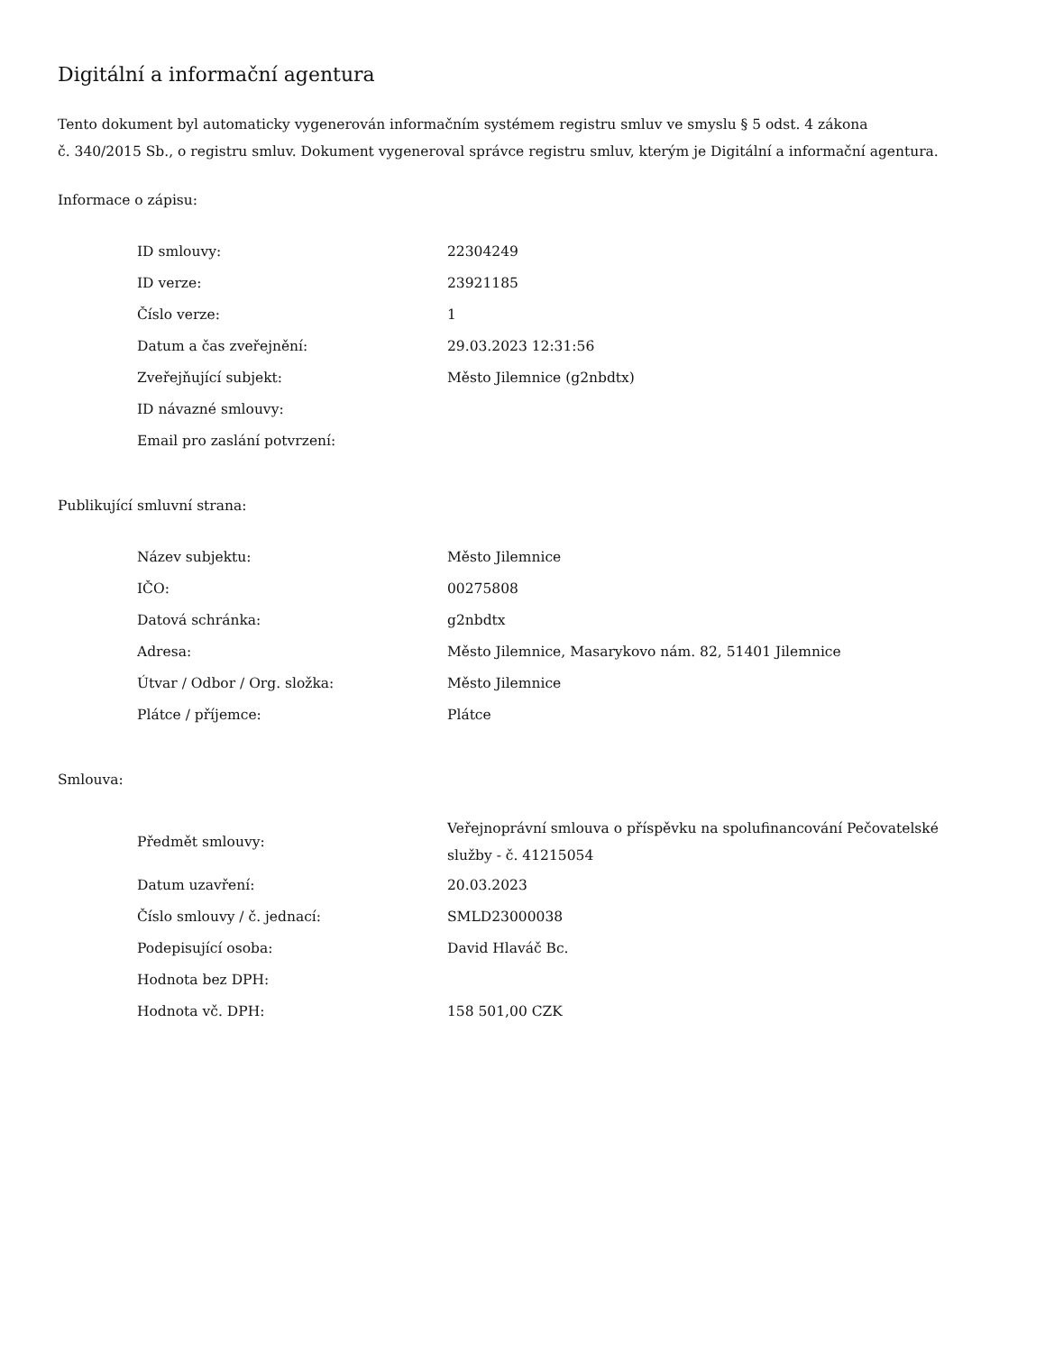Digitální a informační agentura
Tento dokument byl automaticky vygenerován informačním systémem registru smluv ve smyslu § 5 odst. 4 zákona
č. 340/2015 Sb., o registru smluv. Dokument vygeneroval správce registru smluv, kterým je Digitální a informační agentura.
Informace o zápisu:
| ID smlouvy: | 22304249 |
| ID verze: | 23921185 |
| Číslo verze: | 1 |
| Datum a čas zveřejnění: | 29.03.2023 12:31:56 |
| Zveřejňující subjekt: | Město Jilemnice (g2nbdtx) |
| ID návazné smlouvy: | |
| Email pro zaslání potvrzení: | |
Publikující smluvní strana:
| Název subjektu: | Město Jilemnice |
| IČO: | 00275808 |
| Datová schránka: | g2nbdtx |
| Adresa: | Město Jilemnice, Masarykovo nám. 82, 51401 Jilemnice |
| Útvar / Odbor / Org. složka: | Město Jilemnice |
| Plátce / příjemce: | Plátce |
Smlouva:
| Předmět smlouvy: | Veřejnoprávní smlouva o příspěvku na spolufinancování Pečovatelské služby - č. 41215054 |
| Datum uzavření: | 20.03.2023 |
| Číslo smlouvy / č. jednací: | SMLD23000038 |
| Podepisující osoba: | David Hlaváč Bc. |
| Hodnota bez DPH: | |
| Hodnota vč. DPH: | 158 501,00 CZK |